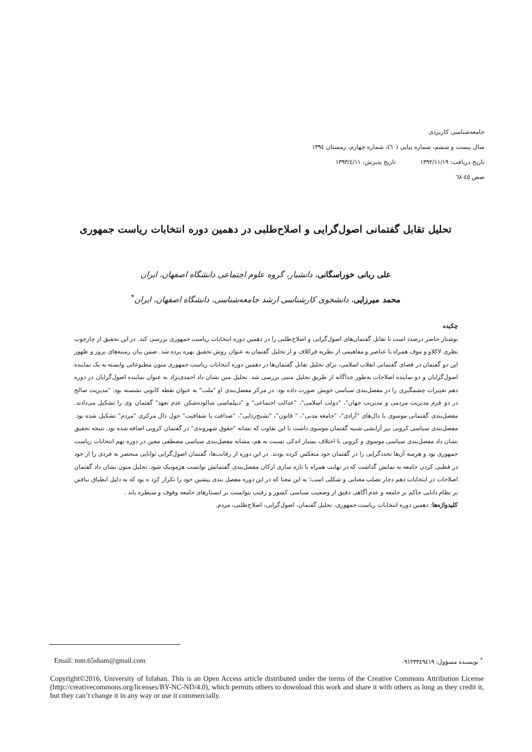جامعه‌شناسی کاربردی
سال بیست و ششم، شماره پیاپی (٦٠)، شماره چهارم، زمستان ١٣٩٤
تاریخ دریافت: ١٣٩٢/١١/١٩ تاریخ پذیرش: ١٣٩٣/٤/١١
صص ٤٥-٦٨
تحلیل تقابل گفتمانی اصول‌گرایی و اصلاح‌طلبی در دهمین دوره انتخابات ریاست جمهوری
علی ربانی خوراسگانی، دانشیار، گروه علوم اجتماعی دانشگاه اصفهان، ایران
محمد میرزایی، دانشجوی کارشناسی ارشد جامعه‌شناسی، دانشگاه اصفهان، ایران<sup>*</sup>
چکیده
نوشتار حاضر درصدد است تا تقابل گفتمان‌های اصول‌گرایی و اصلاح‌طلبی را در دهمین دوره انتخابات ریاست جمهوری بررسی کند. در این تحقیق از چارچوب نظری لاکلاو و موف همراه با عناصر و مفاهیمی از نظریه فرکلاف و از تحلیل گفتمان به عنوان روش تحقیق بهره برده شد. ضمن بیان زمینه‌های بروز و ظهور این دو گفتمان در فضای گفتمانی انقلاب اسلامی، برای تحلیل تقابل گفتمان‌ها در دهمین دوره انتخابات ریاست جمهوری متون مطبوعاتی وابسته به یک نماینده اصول‌گرایان و دو نماینده اصلاحات به‌طور جداگانه از طریق تحلیل متنی بررسی شد. تحلیل متن نشان داد احمدی‌نژاد به عنوان نماینده اصول‌گرایان در دوره دهم تغییرات چشمگیری را در مفصل‌بندی سیاسی خویش صورت داده بود. در مرکز مفصل‌بندی او "ملت" به عنوان نقطه کانونی نشسته بود. "مدیریت صالح در دو فرم مدیریت مردمی و مدیریت جهان"، "دولت اسلامی"، "عدالت اجتماعی" و "دیپلماسی شالوده‌شکن عدم تعهد" گفتمان وی را تشکیل می‌دادند. مفصل‌بندی گفتمانی موسوی با دال‌های "آزادی"، "جامعه مدنی"، " قانون"، "تشنج‌زدایی"، "صداقت یا شفافیت" حول دال مرکزی "مردم" تشکیل شده بود. مفصل‌بندی سیاسی کروبی نیز آرایشی شبیه گفتمان موسوی داشت با این تفاوت که نشانه "حقوق شهروندی" در گفتمان کروبی اضافه شده بود. نتیجه تحقیق نشان داد مفصل‌بندی سیاسی موسوی و کروبی با اختلاف بسیار اندکی نسبت به هم، مشابه مفصل‌بندی سیاسی مصطفی معین در دوره نهم انتخابات ریاست جمهوری بود و هرسه آن‌ها تجددگرایی را در گفتمان خود منعکس کرده بودند. در این دوره از رقابت‌ها، گفتمان اصول‌گرایی توانایی منحصر به فردی را از خود در قطبی کردن جامعه به نمایش گذاشت که در نهایت همراه با تازه سازی ارکان مفصل‌بندی گفتمانش توانست هژمونیک شود. تحلیل متون نشان داد گفتمان اصلاحات در انتخابات دهم دچار تصلب معنایی و شکلی است؛ به این معنا که در این دوره مفصل بندی پیشین خود را تکرار کرد ه بود که به دلیل انطباق نیافتن بر نظام دانایی حاکم بر جامعه و عدم آگاهی دقیق از وضعیت سیاسی کشور و رقیب نتوانست بر ایستارهای جامعه وقوف و سیطره یابد .
کلیدواژه‌ها: دهمین دوره انتخابات ریاست جمهوری، تحلیل گفتمان، اصول‌گرایی، اصلاح‌طلبی، مردم.
Email: mm.65sham@gmail.com <sup>*</sup> نویسنده مسؤول: ٠٩١٢٣٣٤٩٤١٩
Copyright©2016, University of Isfahan. This is an Open Access article distributed under the terms of the Creative Commons Attribution License (http://creativecommons.org/licenses/BY-NC-ND/4.0), which permits others to download this work and share it with others as long as they credit it, but they can’t change it in any way or use it commercially.